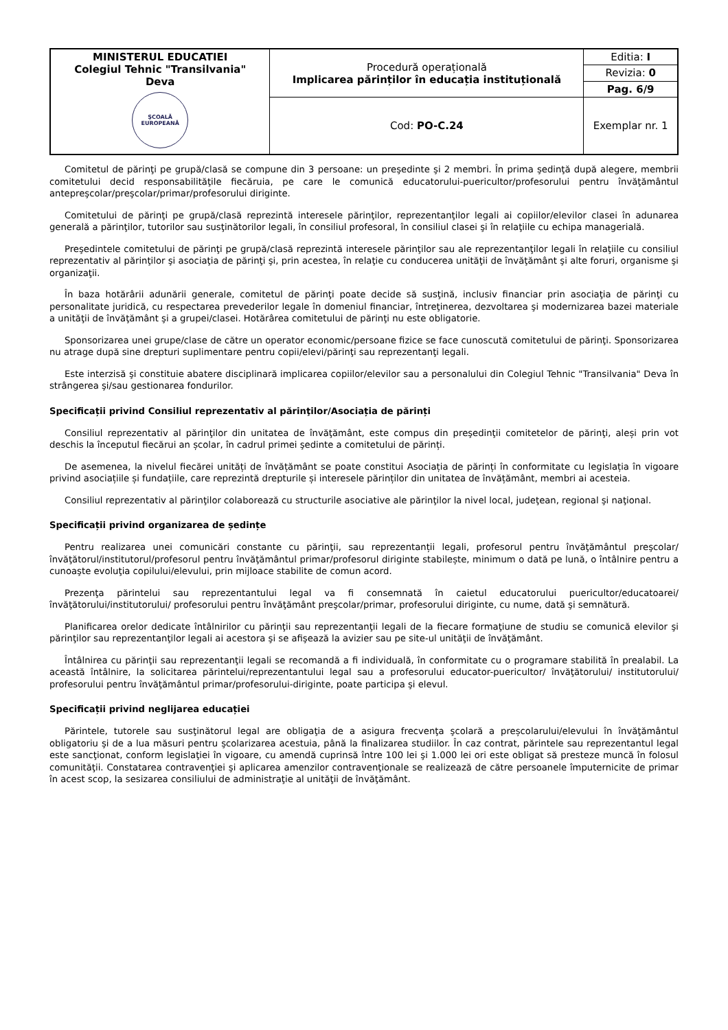| MINISTERUL EDUCATIEI Colegiul Tehnic "Transilvania" Deva ŞCOALĂ EUROPEANĂ | Procedură operațională Implicarea părinților în educația instituțională | Editia: I |
| | | Revizia: 0 |
| | | Pag. 6/9 |
| | Cod: PO-C.24 | Exemplar nr. 1 |
Comitetul de părinţi pe grupă/clasă se compune din 3 persoane: un preşedinte şi 2 membri. În prima şedinţă după alegere, membrii comitetului decid responsabilităţile fiecăruia, pe care le comunică educatorului-puericultor/profesorului pentru învăţământul antepreşcolar/preşcolar/primar/profesorului diriginte.
Comitetului de părinţi pe grupă/clasă reprezintă interesele părinţilor, reprezentanţilor legali ai copiilor/elevilor clasei în adunarea generală a părinţilor, tutorilor sau susţinătorilor legali, în consiliul profesoral, în consiliul clasei şi în relaţiile cu echipa managerială.
Preşedintele comitetului de părinţi pe grupă/clasă reprezintă interesele părinţilor sau ale reprezentanţilor legali în relaţiile cu consiliul reprezentativ al părinţilor şi asociaţia de părinţi şi, prin acestea, în relaţie cu conducerea unităţii de învăţământ şi alte foruri, organisme şi organizaţii.
În baza hotărârii adunării generale, comitetul de părinţi poate decide să susţină, inclusiv financiar prin asociaţia de părinţi cu personalitate juridică, cu respectarea prevederilor legale în domeniul financiar, întreţinerea, dezvoltarea şi modernizarea bazei materiale a unităţii de învăţământ şi a grupei/clasei. Hotărârea comitetului de părinţi nu este obligatorie.
Sponsorizarea unei grupe/clase de către un operator economic/persoane fizice se face cunoscută comitetului de părinţi. Sponsorizarea nu atrage după sine drepturi suplimentare pentru copii/elevi/părinţi sau reprezentanţi legali.
Este interzisă şi constituie abatere disciplinară implicarea copiilor/elevilor sau a personalului din Colegiul Tehnic "Transilvania" Deva în strângerea şi/sau gestionarea fondurilor.
Specificații privind Consiliul reprezentativ al părinţilor/Asociația de părinți
Consiliul reprezentativ al părinţilor din unitatea de învăţământ, este compus din preşedinţii comitetelor de părinţi, aleși prin vot deschis la începutul fiecărui an școlar, în cadrul primei şedinte a comitetului de părinți.
De asemenea, la nivelul fiecărei unități de învățământ se poate constitui Asociația de părinți în conformitate cu legislația în vigoare privind asociațiile și fundațiile, care reprezintă drepturile și interesele părinților din unitatea de învățământ, membri ai acesteia.
Consiliul reprezentativ al părinţilor colaborează cu structurile asociative ale părinţilor la nivel local, judeţean, regional şi naţional.
Specificații privind organizarea de ședințe
Pentru realizarea unei comunicări constante cu părinţii, sau reprezentanții legali, profesorul pentru învăţământul preşcolar/învăţătorul/institutorul/profesorul pentru învăţământul primar/profesorul diriginte stabilește, minimum o dată pe lună, o întâlnire pentru a cunoaşte evoluţia copilului/elevului, prin mijloace stabilite de comun acord.
Prezenţa părintelui sau reprezentantului legal va fi consemnată în caietul educatorului puericultor/educatoarei/învăţătorului/institutorului/ profesorului pentru învăţământ preşcolar/primar, profesorului diriginte, cu nume, dată şi semnătură.
Planificarea orelor dedicate întâlnirilor cu părinţii sau reprezentanţii legali de la fiecare formaţiune de studiu se comunică elevilor şi părinţilor sau reprezentanţilor legali ai acestora şi se afişează la avizier sau pe site-ul unităţii de învăţământ.
Întâlnirea cu părinţii sau reprezentanţii legali se recomandă a fi individuală, în conformitate cu o programare stabilită în prealabil. La această întâlnire, la solicitarea părintelui/reprezentantului legal sau a profesorului educator-puericultor/ învăţătorului/ institutorului/ profesorului pentru învăţământul primar/profesorului-diriginte, poate participa şi elevul.
Specificații privind neglijarea educației
Părintele, tutorele sau susţinătorul legal are obligaţia de a asigura frecvenţa şcolară a preșcolarului/elevului în învăţământul obligatoriu şi de a lua măsuri pentru şcolarizarea acestuia, până la finalizarea studiilor. În caz contrat, părintele sau reprezentantul legal este sancţionat, conform legislaţiei în vigoare, cu amendă cuprinsă între 100 lei şi 1.000 lei ori este obligat să presteze muncă în folosul comunităţii. Constatarea contravenţiei şi aplicarea amenzilor contravenţionale se realizează de către persoanele împuternicite de primar în acest scop, la sesizarea consiliului de administraţie al unităţii de învăţământ.